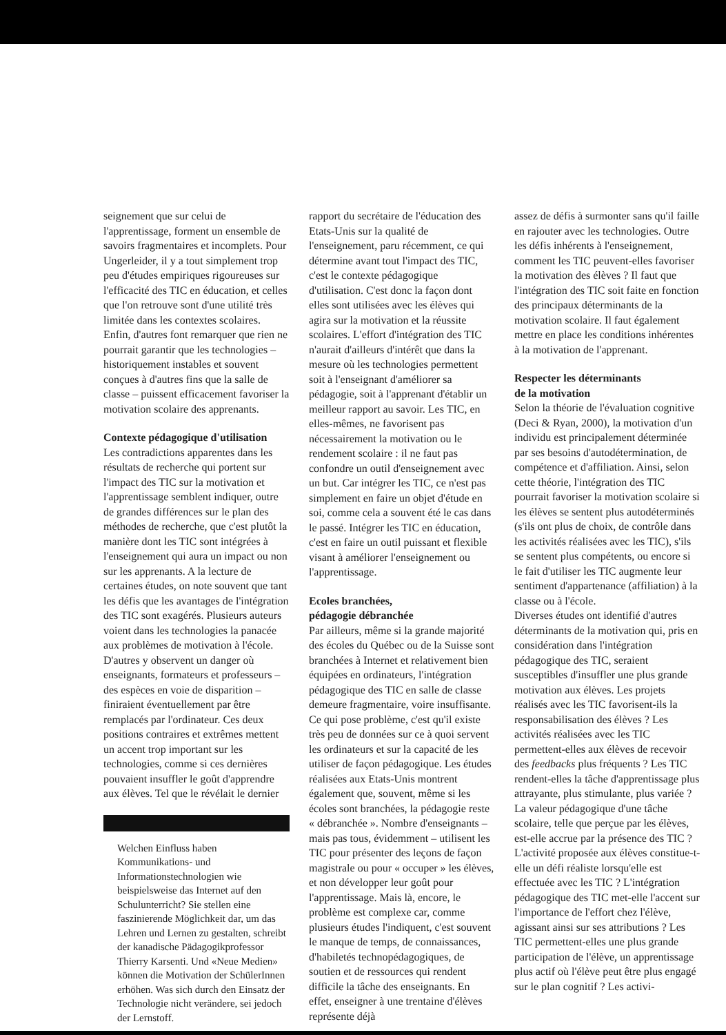seignement que sur celui de l'apprentissage, forment un ensemble de savoirs fragmentaires et incomplets. Pour Ungerleider, il y a tout simplement trop peu d'études empiriques rigoureuses sur l'efficacité des TIC en éducation, et celles que l'on retrouve sont d'une utilité très limitée dans les contextes scolaires. Enfin, d'autres font remarquer que rien ne pourrait garantir que les technologies – historiquement instables et souvent conçues à d'autres fins que la salle de classe – puissent efficacement favoriser la motivation scolaire des apprenants.
Contexte pédagogique d'utilisation
Les contradictions apparentes dans les résultats de recherche qui portent sur l'impact des TIC sur la motivation et l'apprentissage semblent indiquer, outre de grandes différences sur le plan des méthodes de recherche, que c'est plutôt la manière dont les TIC sont intégrées à l'enseignement qui aura un impact ou non sur les apprenants. A la lecture de certaines études, on note souvent que tant les défis que les avantages de l'intégration des TIC sont exagérés. Plusieurs auteurs voient dans les technologies la panacée aux problèmes de motivation à l'école. D'autres y observent un danger où enseignants, formateurs et professeurs – des espèces en voie de disparition – finiraient éventuellement par être remplacés par l'ordinateur. Ces deux positions contraires et extrêmes mettent un accent trop important sur les technologies, comme si ces dernières pouvaient insuffler le goût d'apprendre aux élèves. Tel que le révélait le dernier
Welchen Einfluss haben Kommunikations- und Informationstechnologien wie beispielsweise das Internet auf den Schulunterricht? Sie stellen eine faszinierende Möglichkeit dar, um das Lehren und Lernen zu gestalten, schreibt der kanadische Pädagogikprofessor Thierry Karsenti. Und «Neue Medien» können die Motivation der SchülerInnen erhöhen. Was sich durch den Einsatz der Technologie nicht verändere, sei jedoch der Lernstoff.
rapport du secrétaire de l'éducation des Etats-Unis sur la qualité de l'enseignement, paru récemment, ce qui détermine avant tout l'impact des TIC, c'est le contexte pédagogique d'utilisation. C'est donc la façon dont elles sont utilisées avec les élèves qui agira sur la motivation et la réussite scolaires. L'effort d'intégration des TIC n'aurait d'ailleurs d'intérêt que dans la mesure où les technologies permettent soit à l'enseignant d'améliorer sa pédagogie, soit à l'apprenant d'établir un meilleur rapport au savoir. Les TIC, en elles-mêmes, ne favorisent pas nécessairement la motivation ou le rendement scolaire : il ne faut pas confondre un outil d'enseignement avec un but. Car intégrer les TIC, ce n'est pas simplement en faire un objet d'étude en soi, comme cela a souvent été le cas dans le passé. Intégrer les TIC en éducation, c'est en faire un outil puissant et flexible visant à améliorer l'enseignement ou l'apprentissage.
Ecoles branchées,
pédagogie débranchée
Par ailleurs, même si la grande majorité des écoles du Québec ou de la Suisse sont branchées à Internet et relativement bien équipées en ordinateurs, l'intégration pédagogique des TIC en salle de classe demeure fragmentaire, voire insuffisante. Ce qui pose problème, c'est qu'il existe très peu de données sur ce à quoi servent les ordinateurs et sur la capacité de les utiliser de façon pédagogique. Les études réalisées aux Etats-Unis montrent également que, souvent, même si les écoles sont branchées, la pédagogie reste « débranchée ». Nombre d'enseignants – mais pas tous, évidemment – utilisent les TIC pour présenter des leçons de façon magistrale ou pour « occuper » les élèves, et non développer leur goût pour l'apprentissage. Mais là, encore, le problème est complexe car, comme plusieurs études l'indiquent, c'est souvent le manque de temps, de connaissances, d'habiletés technopédagogiques, de soutien et de ressources qui rendent difficile la tâche des enseignants. En effet, enseigner à une trentaine d'élèves représente déjà
assez de défis à surmonter sans qu'il faille en rajouter avec les technologies. Outre les défis inhérents à l'enseignement, comment les TIC peuvent-elles favoriser la motivation des élèves ? Il faut que l'intégration des TIC soit faite en fonction des principaux déterminants de la motivation scolaire. Il faut également mettre en place les conditions inhérentes à la motivation de l'apprenant.
Respecter les déterminants
de la motivation
Selon la théorie de l'évaluation cognitive (Deci & Ryan, 2000), la motivation d'un individu est principalement déterminée par ses besoins d'autodétermination, de compétence et d'affiliation. Ainsi, selon cette théorie, l'intégration des TIC pourrait favoriser la motivation scolaire si les élèves se sentent plus autodéterminés (s'ils ont plus de choix, de contrôle dans les activités réalisées avec les TIC), s'ils se sentent plus compétents, ou encore si le fait d'utiliser les TIC augmente leur sentiment d'appartenance (affiliation) à la classe ou à l'école.
Diverses études ont identifié d'autres déterminants de la motivation qui, pris en considération dans l'intégration pédagogique des TIC, seraient susceptibles d'insuffler une plus grande motivation aux élèves. Les projets réalisés avec les TIC favorisent-ils la responsabilisation des élèves ? Les activités réalisées avec les TIC permettent-elles aux élèves de recevoir des feedbacks plus fréquents ? Les TIC rendent-elles la tâche d'apprentissage plus attrayante, plus stimulante, plus variée ? La valeur pédagogique d'une tâche scolaire, telle que perçue par les élèves, est-elle accrue par la présence des TIC ? L'activité proposée aux élèves constitue-t-elle un défi réaliste lorsqu'elle est effectuée avec les TIC ? L'intégration pédagogique des TIC met-elle l'accent sur l'importance de l'effort chez l'élève, agissant ainsi sur ses attributions ? Les TIC permettent-elles une plus grande participation de l'élève, un apprentissage plus actif où l'élève peut être plus engagé sur le plan cognitif ? Les activi-